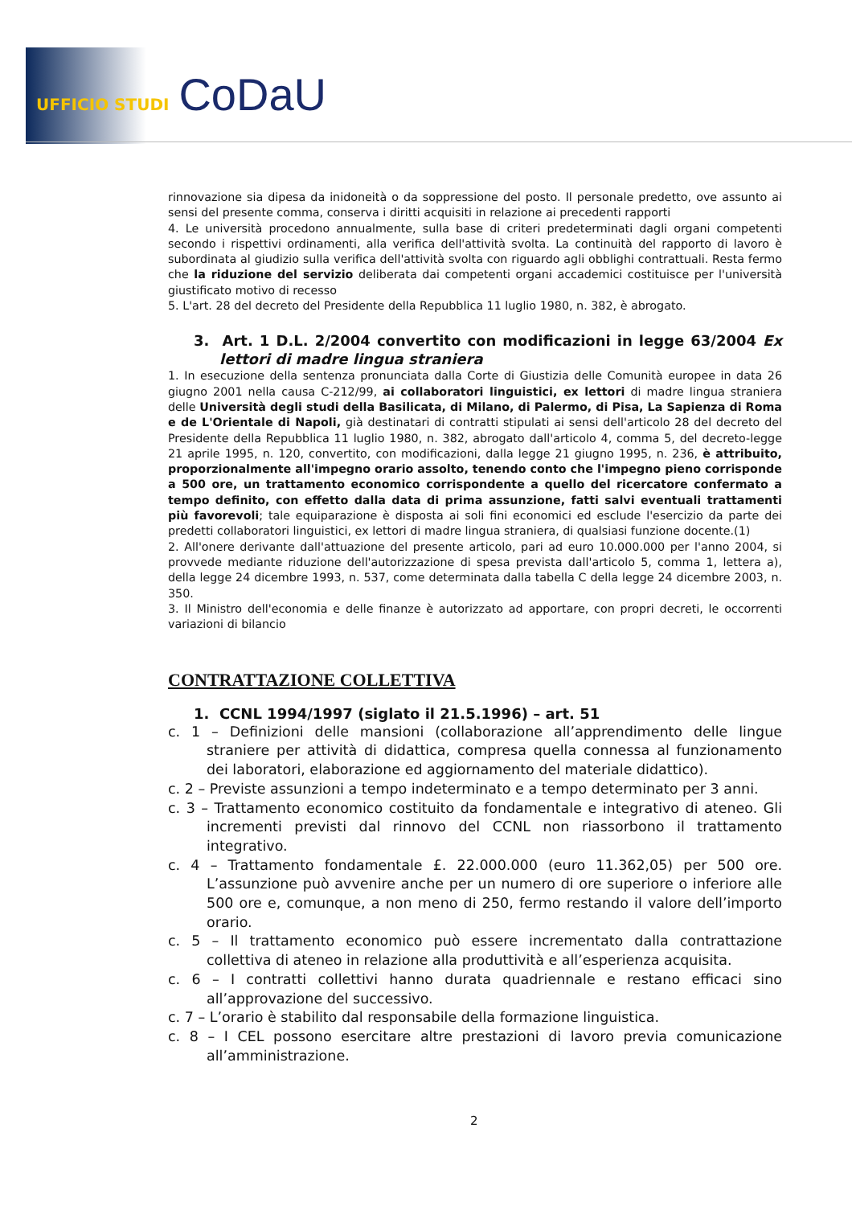UFFICIO STUDI CoDaU
rinnovazione sia dipesa da inidoneità o da soppressione del posto. Il personale predetto, ove assunto ai sensi del presente comma, conserva i diritti acquisiti in relazione ai precedenti rapporti
4. Le università procedono annualmente, sulla base di criteri predeterminati dagli organi competenti secondo i rispettivi ordinamenti, alla verifica dell'attività svolta. La continuità del rapporto di lavoro è subordinata al giudizio sulla verifica dell'attività svolta con riguardo agli obblighi contrattuali. Resta fermo che la riduzione del servizio deliberata dai competenti organi accademici costituisce per l'università giustificato motivo di recesso
5. L'art. 28 del decreto del Presidente della Repubblica 11 luglio 1980, n. 382, è abrogato.
3. Art. 1 D.L. 2/2004 convertito con modificazioni in legge 63/2004 Ex lettori di madre lingua straniera
1. In esecuzione della sentenza pronunciata dalla Corte di Giustizia delle Comunità europee in data 26 giugno 2001 nella causa C-212/99, ai collaboratori linguistici, ex lettori di madre lingua straniera delle Università degli studi della Basilicata, di Milano, di Palermo, di Pisa, La Sapienza di Roma e de L'Orientale di Napoli, già destinatari di contratti stipulati ai sensi dell'articolo 28 del decreto del Presidente della Repubblica 11 luglio 1980, n. 382, abrogato dall'articolo 4, comma 5, del decreto-legge 21 aprile 1995, n. 120, convertito, con modificazioni, dalla legge 21 giugno 1995, n. 236, è attribuito, proporzionalmente all'impegno orario assolto, tenendo conto che l'impegno pieno corrisponde a 500 ore, un trattamento economico corrispondente a quello del ricercatore confermato a tempo definito, con effetto dalla data di prima assunzione, fatti salvi eventuali trattamenti più favorevoli; tale equiparazione è disposta ai soli fini economici ed esclude l'esercizio da parte dei predetti collaboratori linguistici, ex lettori di madre lingua straniera, di qualsiasi funzione docente.(1)
2. All'onere derivante dall'attuazione del presente articolo, pari ad euro 10.000.000 per l'anno 2004, si provvede mediante riduzione dell'autorizzazione di spesa prevista dall'articolo 5, comma 1, lettera a), della legge 24 dicembre 1993, n. 537, come determinata dalla tabella C della legge 24 dicembre 2003, n. 350.
3. Il Ministro dell'economia e delle finanze è autorizzato ad apportare, con propri decreti, le occorrenti variazioni di bilancio
CONTRATTAZIONE COLLETTIVA
1. CCNL 1994/1997 (siglato il 21.5.1996) – art. 51
c. 1 – Definizioni delle mansioni (collaborazione all’apprendimento delle lingue straniere per attività di didattica, compresa quella connessa al funzionamento dei laboratori, elaborazione ed aggiornamento del materiale didattico).
c. 2 – Previste assunzioni a tempo indeterminato e a tempo determinato per 3 anni.
c. 3 – Trattamento economico costituito da fondamentale e integrativo di ateneo. Gli incrementi previsti dal rinnovo del CCNL non riassorbono il trattamento integrativo.
c. 4 – Trattamento fondamentale £. 22.000.000 (euro 11.362,05) per 500 ore. L’assunzione può avvenire anche per un numero di ore superiore o inferiore alle 500 ore e, comunque, a non meno di 250, fermo restando il valore dell’importo orario.
c. 5 – Il trattamento economico può essere incrementato dalla contrattazione collettiva di ateneo in relazione alla produttività e all’esperienza acquisita.
c. 6 – I contratti collettivi hanno durata quadriennale e restano efficaci sino all’approvazione del successivo.
c. 7 – L’orario è stabilito dal responsabile della formazione linguistica.
c. 8 – I CEL possono esercitare altre prestazioni di lavoro previa comunicazione all’amministrazione.
2